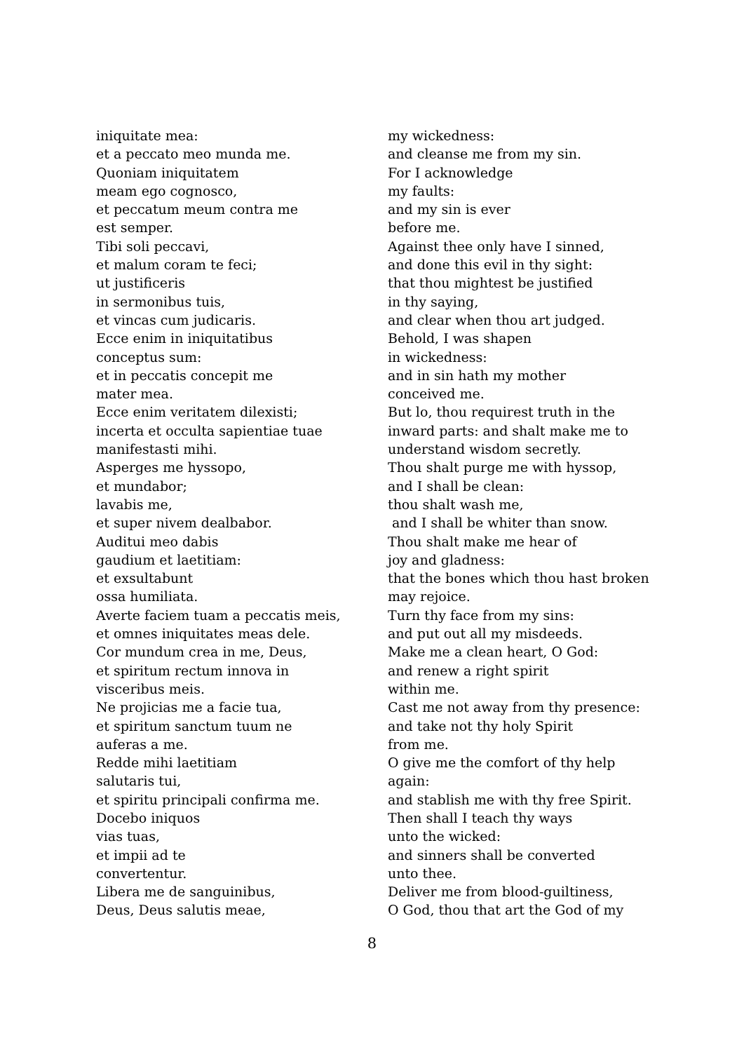iniquitate mea: et a peccato meo munda me. Quoniam iniquitatem meam ego cognosco, et peccatum meum contra me est semper. Tibi soli peccavi, et malum coram te feci; ut justificeris in sermonibus tuis, et vincas cum judicaris. Ecce enim in iniquitatibus conceptus sum: et in peccatis concepit me mater mea. Ecce enim veritatem dilexisti; incerta et occulta sapientiae tuae manifestasti mihi. Asperges me hyssopo, et mundabor; lavabis me, et super nivem dealbabor. Auditui meo dabis gaudium et laetitiam: et exsultabunt ossa humiliata. Averte faciem tuam a peccatis meis, et omnes iniquitates meas dele. Cor mundum crea in me, Deus, et spiritum rectum innova in visceribus meis. Ne projicias me a facie tua, et spiritum sanctum tuum ne auferas a me. Redde mihi laetitiam salutaris tui, et spiritu principali confirma me. Docebo iniquos vias tuas, et impii ad te convertentur. Libera me de sanguinibus, Deus, Deus salutis meae,
my wickedness: and cleanse me from my sin. For I acknowledge my faults: and my sin is ever before me. Against thee only have I sinned, and done this evil in thy sight: that thou mightest be justified in thy saying, and clear when thou art judged. Behold, I was shapen in wickedness: and in sin hath my mother conceived me. But lo, thou requirest truth in the inward parts: and shalt make me to understand wisdom secretly. Thou shalt purge me with hyssop, and I shall be clean: thou shalt wash me, and I shall be whiter than snow. Thou shalt make me hear of joy and gladness: that the bones which thou hast broken may rejoice. Turn thy face from my sins: and put out all my misdeeds. Make me a clean heart, O God: and renew a right spirit within me. Cast me not away from thy presence: and take not thy holy Spirit from me. O give me the comfort of thy help again: and stablish me with thy free Spirit. Then shall I teach thy ways unto the wicked: and sinners shall be converted unto thee. Deliver me from blood-guiltiness, O God, thou that art the God of my
8